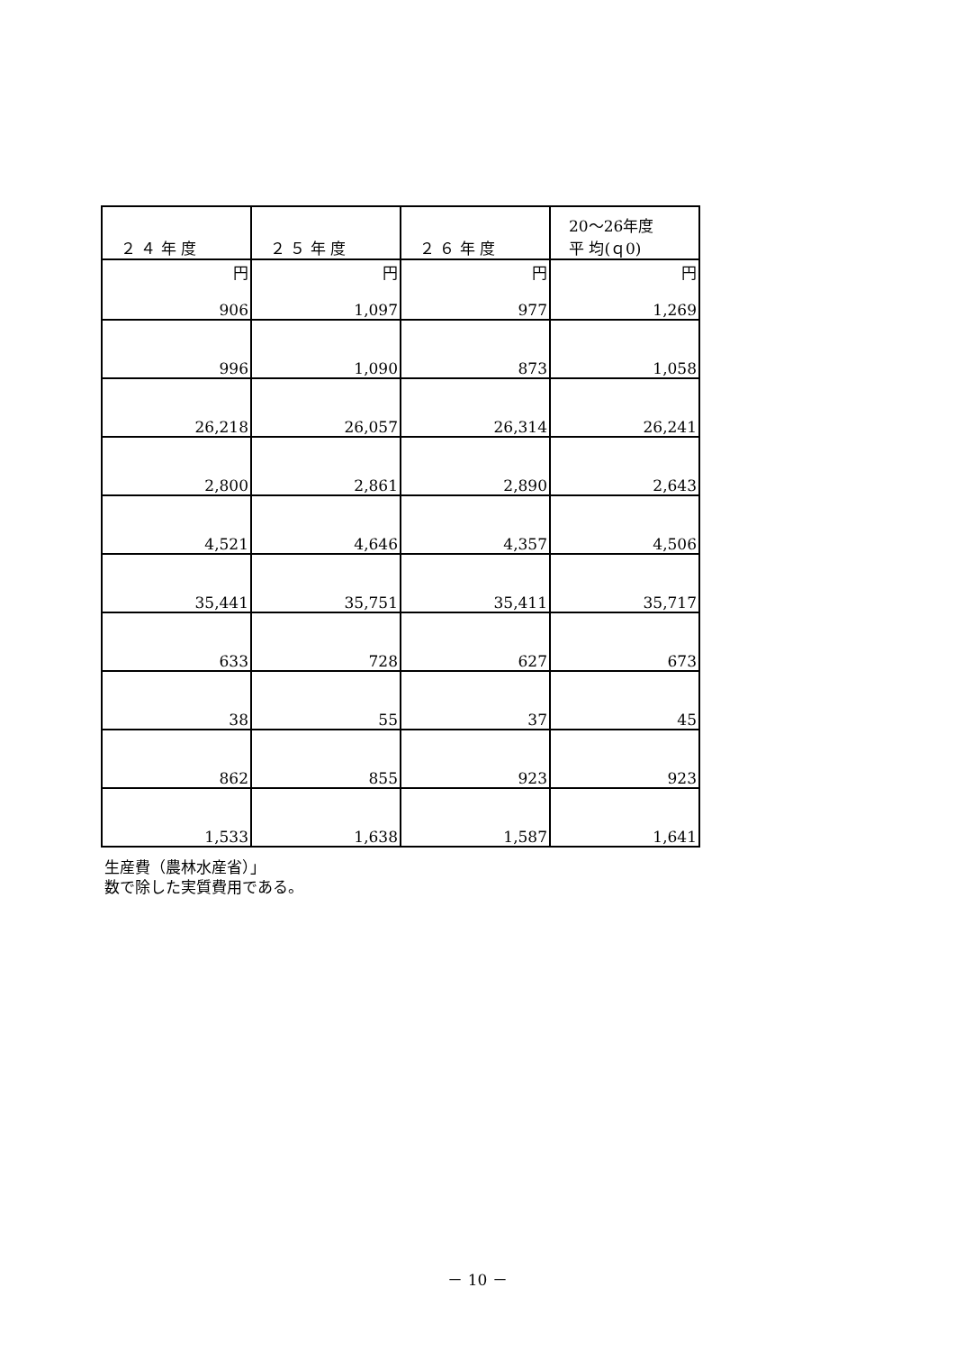| ２ ４ 年 度 | ２ ５ 年 度 | ２ ６ 年 度 | 20～26年度 平 均(ｑ0) |
| --- | --- | --- | --- |
| 円 | 円 | 円 | 円 |
| 906 | 1,097 | 977 | 1,269 |
| 996 | 1,090 | 873 | 1,058 |
| 26,218 | 26,057 | 26,314 | 26,241 |
| 2,800 | 2,861 | 2,890 | 2,643 |
| 4,521 | 4,646 | 4,357 | 4,506 |
| 35,441 | 35,751 | 35,411 | 35,717 |
| 633 | 728 | 627 | 673 |
| 38 | 55 | 37 | 45 |
| 862 | 855 | 923 | 923 |
| 1,533 | 1,638 | 1,587 | 1,641 |
生産費（農林水産省）」
数で除した実質費用である。
－ 10 －